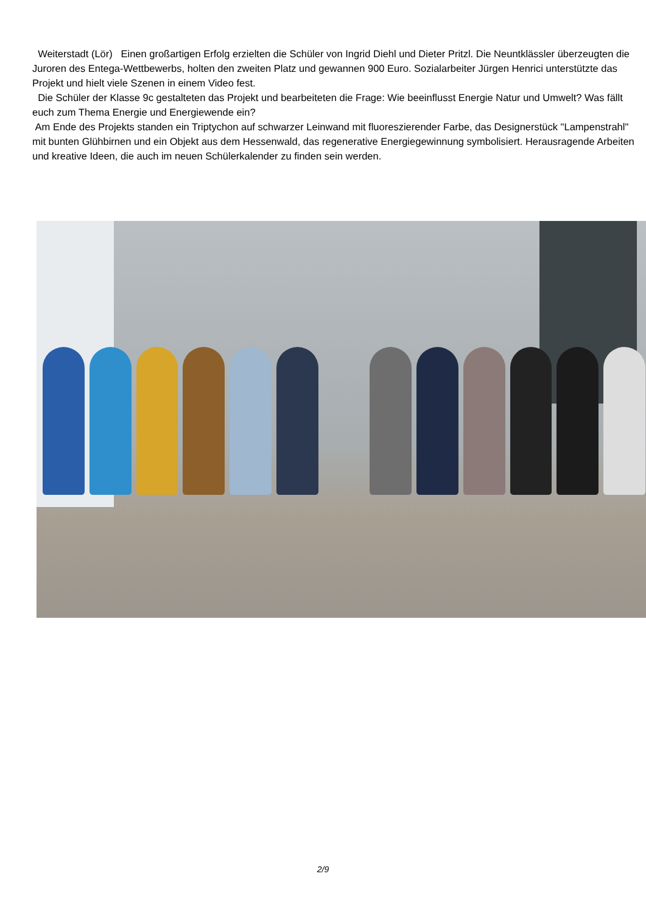Weiterstadt (Lör) Einen großartigen Erfolg erzielten die Schüler von Ingrid Diehl und Dieter Pritzl. Die Neuntklässler überzeugten die Juroren des Entega-Wettbewerbs, holten den zweiten Platz und gewannen 900 Euro. Sozialarbeiter Jürgen Henrici unterstützte das Projekt und hielt viele Szenen in einem Video fest.
Die Schüler der Klasse 9c gestalteten das Projekt und bearbeiteten die Frage: Wie beeinflusst Energie Natur und Umwelt? Was fällt euch zum Thema Energie und Energiewende ein?
Am Ende des Projekts standen ein Triptychon auf schwarzer Leinwand mit fluoreszierender Farbe, das Designerstück "Lampenstrahl" mit bunten Glühbirnen und ein Objekt aus dem Hessenwald, das regenerative Energiegewinnung symbolisiert. Herausragende Arbeiten und kreative Ideen, die auch im neuen Schülerkalender zu finden sein werden.
2/9